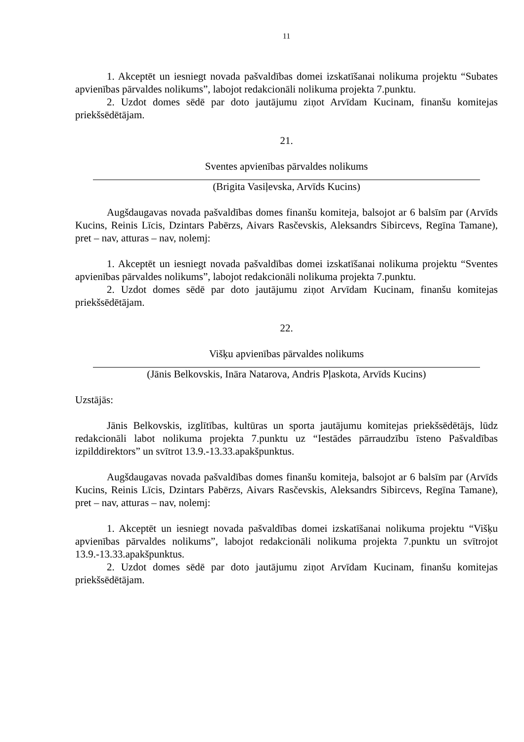11
1. Akceptēt un iesniegt novada pašvaldības domei izskatīšanai nolikuma projektu “Subates apvienības pārvaldes nolikums”, labojot redakcionāli nolikuma projekta 7.punktu.
2. Uzdot domes sēdē par doto jautājumu ziņot Arvīdam Kucinam, finanšu komitejas priekšsēdētājam.
21.
Sventes apvienības pārvaldes nolikums
(Brigita Vasiļevska, Arvīds Kucins)
Augšdaugavas novada pašvaldības domes finanšu komiteja, balsojot ar 6 balsīm par (Arvīds Kucins, Reinis Līcis, Dzintars Pabērzs, Aivars Rasčevskis, Aleksandrs Sibircevs, Regīna Tamane), pret – nav, atturas – nav, nolemj:
1. Akceptēt un iesniegt novada pašvaldības domei izskatīšanai nolikuma projektu “Sventes apvienības pārvaldes nolikums”, labojot redakcionāli nolikuma projekta 7.punktu.
2. Uzdot domes sēdē par doto jautājumu ziņot Arvīdam Kucinam, finanšu komitejas priekšsēdētājam.
22.
Višķu apvienības pārvaldes nolikums
(Jānis Belkovskis, Ināra Natarova, Andris Pļaskota, Arvīds Kucins)
Uzstājās:
Jānis Belkovskis, izglītības, kultūras un sporta jautājumu komitejas priekšsēdētājs, lūdz redakcionāli labot nolikuma projekta 7.punktu uz “Iestādes pārraudzību īsteno Pašvaldības izpilddirektors” un svītrot 13.9.-13.33.apakšpunktus.
Augšdaugavas novada pašvaldības domes finanšu komiteja, balsojot ar 6 balsīm par (Arvīds Kucins, Reinis Līcis, Dzintars Pabērzs, Aivars Rasčevskis, Aleksandrs Sibircevs, Regīna Tamane), pret – nav, atturas – nav, nolemj:
1. Akceptēt un iesniegt novada pašvaldības domei izskatīšanai nolikuma projektu “Višķu apvienības pārvaldes nolikums”, labojot redakcionāli nolikuma projekta 7.punktu un svītrojot 13.9.-13.33.apakšpunktus.
2. Uzdot domes sēdē par doto jautājumu ziņot Arvīdam Kucinam, finanšu komitejas priekšsēdētājam.